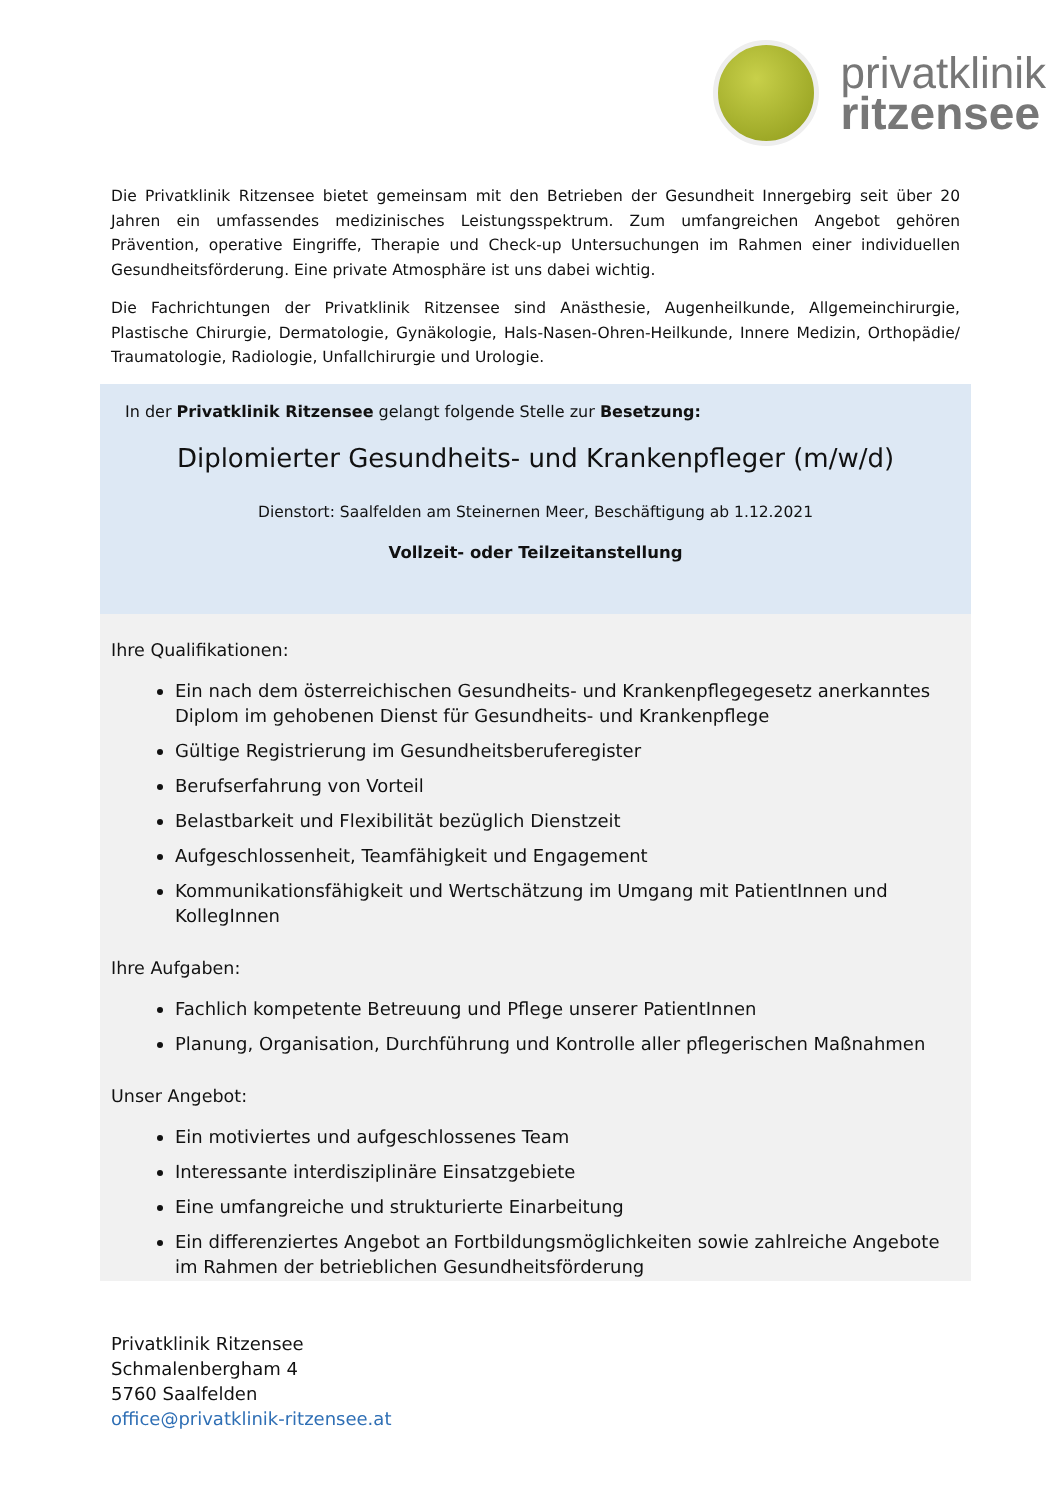privatklinik
ritzensee
Die Privatklinik Ritzensee bietet gemeinsam mit den Betrieben der Gesundheit Innergebirg seit über 20 Jahren ein umfassendes medizinisches Leistungsspektrum. Zum umfangreichen Angebot gehören Prävention, operative Eingriffe, Therapie und Check-up Untersuchungen im Rahmen einer individuellen Gesundheitsförderung. Eine private Atmosphäre ist uns dabei wichtig.
Die Fachrichtungen der Privatklinik Ritzensee sind Anästhesie, Augenheilkunde, Allgemeinchirurgie, Plastische Chirurgie, Dermatologie, Gynäkologie, Hals-Nasen-Ohren-Heilkunde, Innere Medizin, Orthopädie/ Traumatologie, Radiologie, Unfallchirurgie und Urologie.
In der Privatklinik Ritzensee gelangt folgende Stelle zur Besetzung:
Diplomierter Gesundheits- und Krankenpfleger (m/w/d)
Dienstort: Saalfelden am Steinernen Meer, Beschäftigung ab 1.12.2021
Vollzeit- oder Teilzeitanstellung
Ihre Qualifikationen:
Ein nach dem österreichischen Gesundheits- und Krankenpflegegesetz anerkanntes Diplom im gehobenen Dienst für Gesundheits- und Krankenpflege
Gültige Registrierung im Gesundheitsberuferegister
Berufserfahrung von Vorteil
Belastbarkeit und Flexibilität bezüglich Dienstzeit
Aufgeschlossenheit, Teamfähigkeit und Engagement
Kommunikationsfähigkeit und Wertschätzung im Umgang mit PatientInnen und KollegInnen
Ihre Aufgaben:
Fachlich kompetente Betreuung und Pflege unserer PatientInnen
Planung, Organisation, Durchführung und Kontrolle aller pflegerischen Maßnahmen
Unser Angebot:
Ein motiviertes und aufgeschlossenes Team
Interessante interdisziplinäre Einsatzgebiete
Eine umfangreiche und strukturierte Einarbeitung
Ein differenziertes Angebot an Fortbildungsmöglichkeiten sowie zahlreiche Angebote im Rahmen der betrieblichen Gesundheitsförderung
Privatklinik Ritzensee
Schmalenbergham 4
5760 Saalfelden
office@privatklinik-ritzensee.at